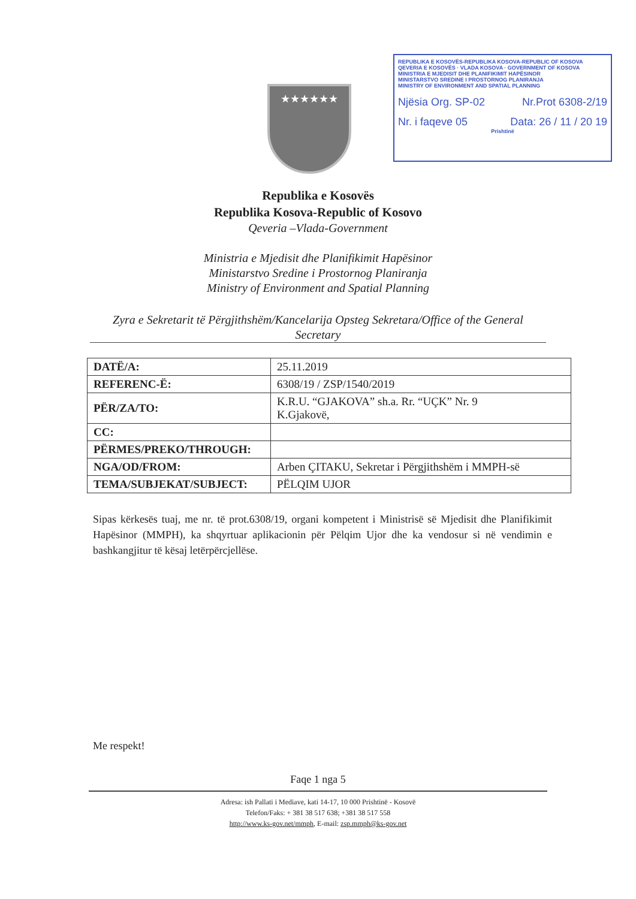★★★★★★
REPUBLIKA E KOSOVËS-REPUBLIKA KOSOVA-REPUBLIC OF KOSOVA
QEVERIA E KOSOVËS · VLADA KOSOVA · GOVERNMENT OF KOSOVA
MINISTRIA E MJEDISIT DHE PLANIFIKIMIT HAPËSINOR
MINISTARSTVO SREDINE I PROSTORNOG PLANIRANJA
MINISTRY OF ENVIRONMENT AND SPATIAL PLANNING
Njësia Org. SP-02 Nr.Prot 6308-2/19
Nr. i faqeve 05 Data: 26 / 11 / 20 19
Prishtinë
Republika e Kosovës
Republika Kosova-Republic of Kosovo
Qeveria –Vlada-Government
Ministria e Mjedisit dhe Planifikimit Hapësinor
Ministarstvo Sredine i Prostornog Planiranja
Ministry of Environment and Spatial Planning
Zyra e Sekretarit të Përgjithshëm/Kancelarija Opsteg Sekretara/Office of the General Secretary
| DATË/A: | 25.11.2019 |
| REFERENC-Ë: | 6308/19 / ZSP/1540/2019 |
| PËR/ZA/TO: | K.R.U. “GJAKOVA” sh.a. Rr. “UÇK” Nr. 9 K.Gjakovë, |
| CC: | |
| PËRMES/PREKO/THROUGH: | |
| NGA/OD/FROM: | Arben ÇITAKU, Sekretar i Përgjithshëm i MMPH-së |
| TEMA/SUBJEKAT/SUBJECT: | PËLQIM UJOR |
Sipas kërkesës tuaj, me nr. të prot.6308/19, organi kompetent i Ministrisë së Mjedisit dhe Planifikimit Hapësinor (MMPH), ka shqyrtuar aplikacionin për Pëlqim Ujor dhe ka vendosur si në vendimin e bashkangjitur të kësaj letërpërcjellëse.
Me respekt!
Faqe 1 nga 5
Adresa: ish Pallati i Mediave, kati 14-17, 10 000 Prishtinë - Kosovë
Telefon/Faks: + 381 38 517 638; +381 38 517 558
http://www.ks-gov.net/mmph, E-mail: zsp.mmph@ks-gov.net